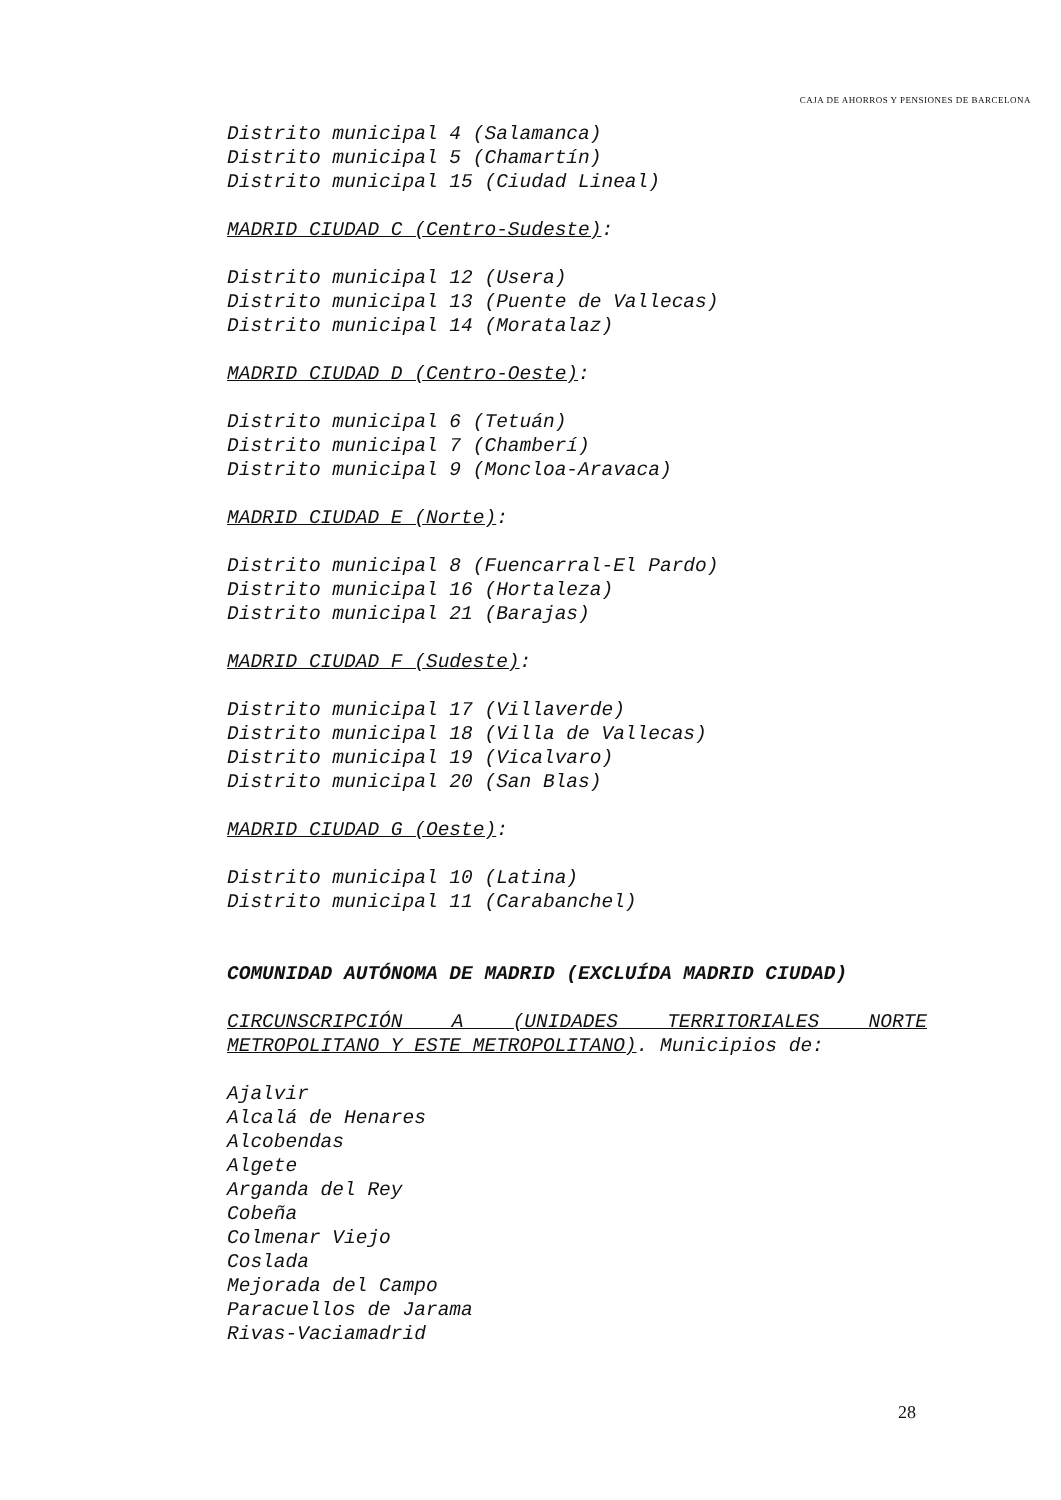CAJA DE AHORROS Y PENSIONES DE BARCELONA
Distrito municipal 4 (Salamanca)
Distrito municipal 5 (Chamartín)
Distrito municipal 15 (Ciudad Lineal)
MADRID CIUDAD C (Centro-Sudeste):
Distrito municipal 12 (Usera)
Distrito municipal 13 (Puente de Vallecas)
Distrito municipal 14 (Moratalaz)
MADRID CIUDAD D (Centro-Oeste):
Distrito municipal 6 (Tetuán)
Distrito municipal 7 (Chamberí)
Distrito municipal 9 (Moncloa-Aravaca)
MADRID CIUDAD E (Norte):
Distrito municipal 8 (Fuencarral-El Pardo)
Distrito municipal 16 (Hortaleza)
Distrito municipal 21 (Barajas)
MADRID CIUDAD F (Sudeste):
Distrito municipal 17 (Villaverde)
Distrito municipal 18 (Villa de Vallecas)
Distrito municipal 19 (Vicalvaro)
Distrito municipal 20 (San Blas)
MADRID CIUDAD G (Oeste):
Distrito municipal 10 (Latina)
Distrito municipal 11 (Carabanchel)
COMUNIDAD AUTÓNOMA DE MADRID (EXCLUÍDA MADRID CIUDAD)
CIRCUNSCRIPCIÓN A (UNIDADES TERRITORIALES NORTE
METROPOLITANO Y ESTE METROPOLITANO). Municipios de:
Ajalvir
Alcalá de Henares
Alcobendas
Algete
Arganda del Rey
Cobeña
Colmenar Viejo
Coslada
Mejorada del Campo
Paracuellos de Jarama
Rivas-Vaciamadrid
28